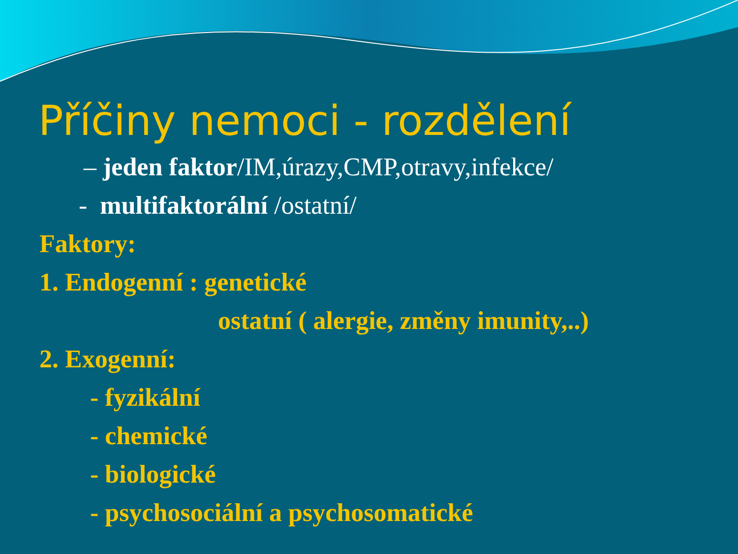Příčiny nemoci - rozdělení
– jeden faktor/IM,úrazy,CMP,otravy,infekce/
- multifaktorální /ostatní/
Faktory:
1. Endogenní : genetické
ostatní ( alergie, změny imunity,..)
2. Exogenní:
- fyzikální
- chemické
- biologické
- psychosociální a psychosomatické